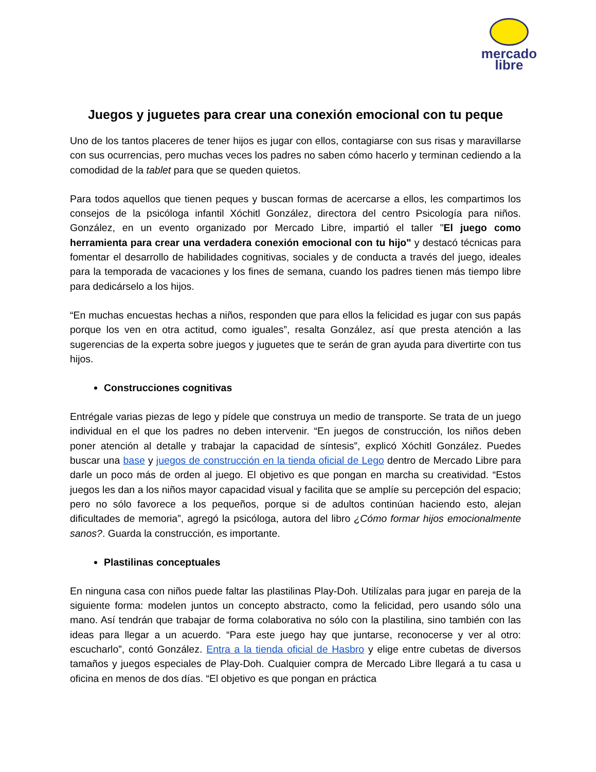mercado
libre
Juegos y juguetes para crear una conexión emocional con tu peque
Uno de los tantos placeres de tener hijos es jugar con ellos, contagiarse con sus risas y maravillarse con sus ocurrencias, pero muchas veces los padres no saben cómo hacerlo y terminan cediendo a la comodidad de la tablet para que se queden quietos.
Para todos aquellos que tienen peques y buscan formas de acercarse a ellos, les compartimos los consejos de la psicóloga infantil Xóchitl González, directora del centro Psicología para niños. González, en un evento organizado por Mercado Libre, impartió el taller "El juego como herramienta para crear una verdadera conexión emocional con tu hijo" y destacó técnicas para fomentar el desarrollo de habilidades cognitivas, sociales y de conducta a través del juego, ideales para la temporada de vacaciones y los fines de semana, cuando los padres tienen más tiempo libre para dedicárselo a los hijos.
“En muchas encuestas hechas a niños, responden que para ellos la felicidad es jugar con sus papás porque los ven en otra actitud, como iguales”, resalta González, así que presta atención a las sugerencias de la experta sobre juegos y juguetes que te serán de gran ayuda para divertirte con tus hijos.
Construcciones cognitivas
Entrégale varias piezas de lego y pídele que construya un medio de transporte. Se trata de un juego individual en el que los padres no deben intervenir. “En juegos de construcción, los niños deben poner atención al detalle y trabajar la capacidad de síntesis”, explicó Xóchitl González. Puedes buscar una base y juegos de construcción en la tienda oficial de Lego dentro de Mercado Libre para darle un poco más de orden al juego. El objetivo es que pongan en marcha su creatividad. “Estos juegos les dan a los niños mayor capacidad visual y facilita que se amplíe su percepción del espacio; pero no sólo favorece a los pequeños, porque si de adultos continúan haciendo esto, alejan dificultades de memoria”, agregó la psicóloga, autora del libro ¿Cómo formar hijos emocionalmente sanos?. Guarda la construcción, es importante.
Plastilinas conceptuales
En ninguna casa con niños puede faltar las plastilinas Play-Doh. Utilízalas para jugar en pareja de la siguiente forma: modelen juntos un concepto abstracto, como la felicidad, pero usando sólo una mano. Así tendrán que trabajar de forma colaborativa no sólo con la plastilina, sino también con las ideas para llegar a un acuerdo. “Para este juego hay que juntarse, reconocerse y ver al otro: escucharlo”, contó González. Entra a la tienda oficial de Hasbro y elige entre cubetas de diversos tamaños y juegos especiales de Play-Doh. Cualquier compra de Mercado Libre llegará a tu casa u oficina en menos de dos días. “El objetivo es que pongan en práctica